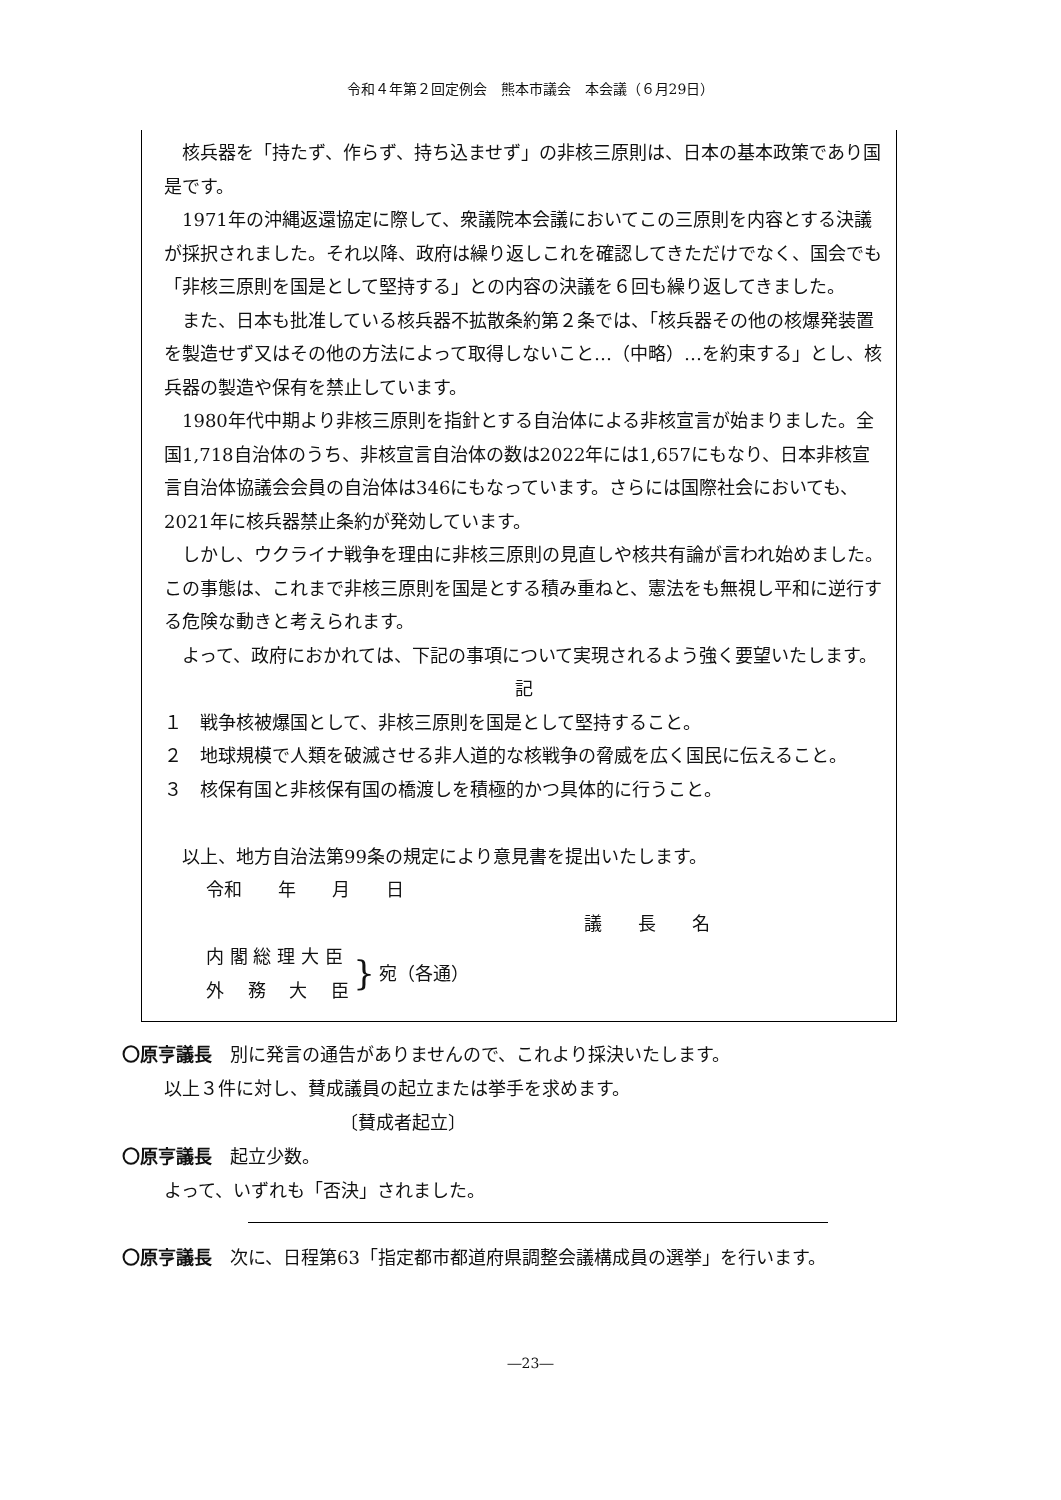令和４年第２回定例会　熊本市議会　本会議（６月29日）
核兵器を「持たず、作らず、持ち込ませず」の非核三原則は、日本の基本政策であり国是です。
1971年の沖縄返還協定に際して、衆議院本会議においてこの三原則を内容とする決議が採択されました。それ以降、政府は繰り返しこれを確認してきただけでなく、国会でも「非核三原則を国是として堅持する」との内容の決議を６回も繰り返してきました。
また、日本も批准している核兵器不拡散条約第２条では、「核兵器その他の核爆発装置を製造せず又はその他の方法によって取得しないこと…（中略）…を約束する」とし、核兵器の製造や保有を禁止しています。
1980年代中期より非核三原則を指針とする自治体による非核宣言が始まりました。全国1,718自治体のうち、非核宣言自治体の数は2022年には1,657にもなり、日本非核宣言自治体協議会会員の自治体は346にもなっています。さらには国際社会においても、2021年に核兵器禁止条約が発効しています。
しかし、ウクライナ戦争を理由に非核三原則の見直しや核共有論が言われ始めました。この事態は、これまで非核三原則を国是とする積み重ねと、憲法をも無視し平和に逆行する危険な動きと考えられます。
よって、政府におかれては、下記の事項について実現されるよう強く要望いたします。
記
１　戦争核被爆国として、非核三原則を国是として堅持すること。
２　地球規模で人類を破滅させる非人道的な核戦争の脅威を広く国民に伝えること。
３　核保有国と非核保有国の橋渡しを積極的かつ具体的に行うこと。
以上、地方自治法第99条の規定により意見書を提出いたします。
令和　　年　　月　　日
議　　長　　名
内 閣 総 理 大 臣
外　 務　 大　 臣
}
宛（各通）
〇原亨議長　別に発言の通告がありませんので、これより採決いたします。
以上３件に対し、賛成議員の起立または挙手を求めます。
〔賛成者起立〕
〇原亨議長　起立少数。
よって、いずれも「否決」されました。
〇原亨議長　次に、日程第63「指定都市都道府県調整会議構成員の選挙」を行います。
―23―